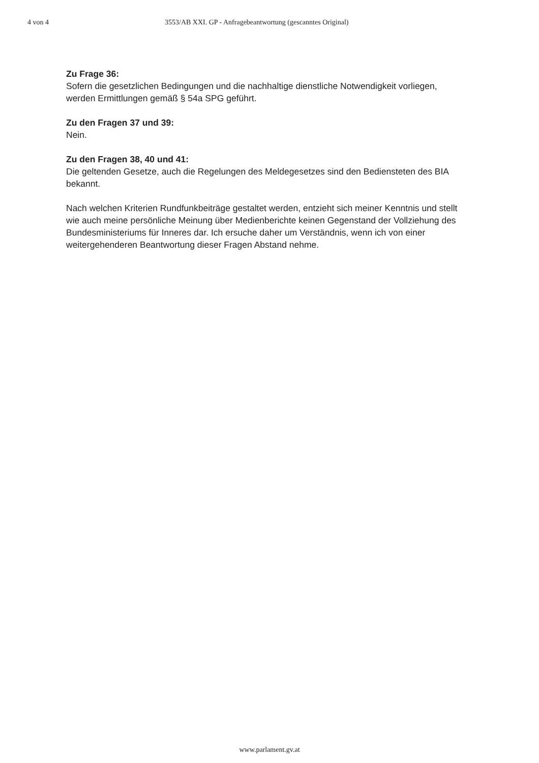4 von 4 3553/AB XXI. GP - Anfragebeantwortung (gescanntes Original)
Zu Frage 36:
Sofern die gesetzlichen Bedingungen und die nachhaltige dienstliche Notwendigkeit vorliegen, werden Ermittlungen gemäß § 54a SPG geführt.
Zu den Fragen 37 und 39:
Nein.
Zu den Fragen 38, 40 und 41:
Die geltenden Gesetze, auch die Regelungen des Meldegesetzes sind den Bediensteten des BIA bekannt.
Nach welchen Kriterien Rundfunkbeiträge gestaltet werden, entzieht sich meiner Kenntnis und stellt wie auch meine persönliche Meinung über Medienberichte keinen Gegenstand der Vollziehung des Bundesministeriums für Inneres dar. Ich ersuche daher um Verständnis, wenn ich von einer weitergehenderen Beantwortung dieser Fragen Abstand nehme.
www.parlament.gv.at